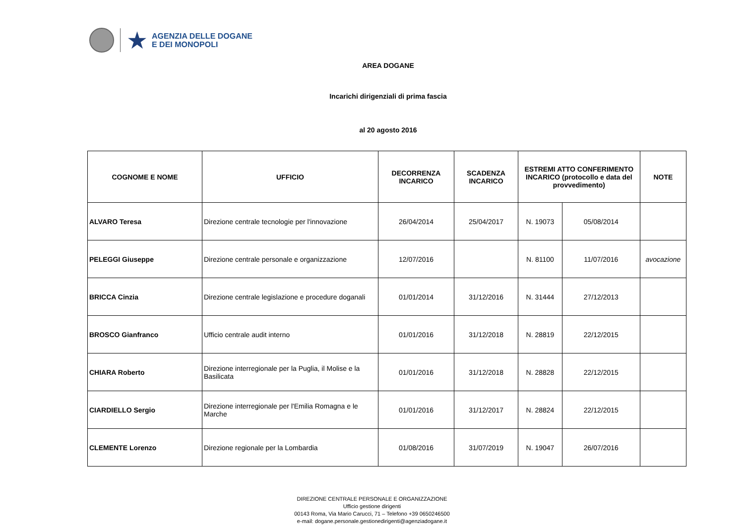★
AGENZIA DELLE DOGANE
E DEI MONOPOLI
AREA DOGANE
Incarichi dirigenziali di prima fascia
al 20 agosto 2016
| COGNOME E NOME | UFFICIO | DECORRENZA INCARICO | SCADENZA INCARICO | ESTREMI ATTO CONFERIMENTO INCARICO (protocollo e data del provvedimento) | | NOTE |
| --- | --- | --- | --- | --- | --- | --- |
| ALVARO Teresa | Direzione centrale tecnologie per l'innovazione | 26/04/2014 | 25/04/2017 | N. 19073 | 05/08/2014 | |
| PELEGGI Giuseppe | Direzione centrale personale e organizzazione | 12/07/2016 | | N. 81100 | 11/07/2016 | avocazione |
| BRICCA Cinzia | Direzione centrale legislazione e procedure doganali | 01/01/2014 | 31/12/2016 | N. 31444 | 27/12/2013 | |
| BROSCO Gianfranco | Ufficio centrale audit interno | 01/01/2016 | 31/12/2018 | N. 28819 | 22/12/2015 | |
| CHIARA Roberto | Direzione interregionale per la Puglia, il Molise e la Basilicata | 01/01/2016 | 31/12/2018 | N. 28828 | 22/12/2015 | |
| CIARDIELLO Sergio | Direzione interregionale per l'Emilia Romagna e le Marche | 01/01/2016 | 31/12/2017 | N. 28824 | 22/12/2015 | |
| CLEMENTE Lorenzo | Direzione regionale per la Lombardia | 01/08/2016 | 31/07/2019 | N. 19047 | 26/07/2016 | |
DIREZIONE CENTRALE PERSONALE E ORGANIZZAZIONE
Ufficio gestione dirigenti
00143 Roma, Via Mario Carucci, 71 – Telefono +39 0650246500
e-mail: dogane.personale.gestionedirigenti@agenziadogane.it